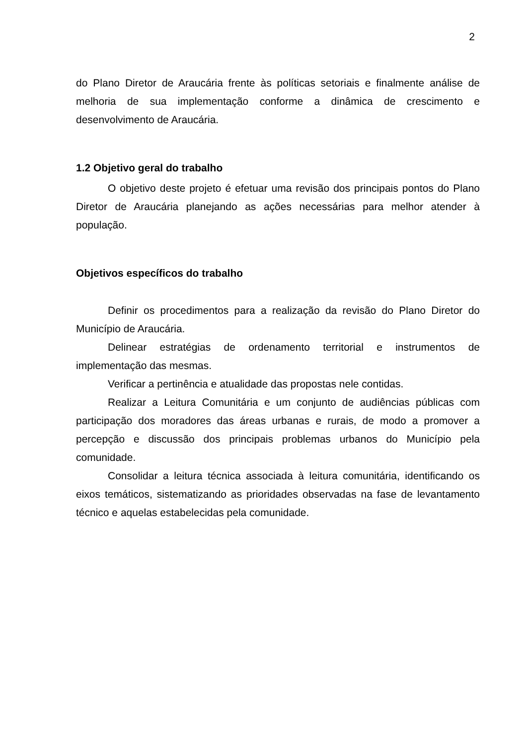2
do Plano Diretor de Araucária frente às políticas setoriais e finalmente análise de melhoria de sua implementação conforme a dinâmica de crescimento e desenvolvimento de Araucária.
1.2 Objetivo geral do trabalho
O objetivo deste projeto é efetuar uma revisão dos principais pontos do Plano Diretor de Araucária planejando as ações necessárias para melhor atender à população.
Objetivos específicos do trabalho
Definir os procedimentos para a realização da revisão do Plano Diretor do Município de Araucária.
Delinear estratégias de ordenamento territorial e instrumentos de implementação das mesmas.
Verificar a pertinência e atualidade das propostas nele contidas.
Realizar a Leitura Comunitária e um conjunto de audiências públicas com participação dos moradores das áreas urbanas e rurais, de modo a promover a percepção e discussão dos principais problemas urbanos do Município pela comunidade.
Consolidar a leitura técnica associada à leitura comunitária, identificando os eixos temáticos, sistematizando as prioridades observadas na fase de levantamento técnico e aquelas estabelecidas pela comunidade.